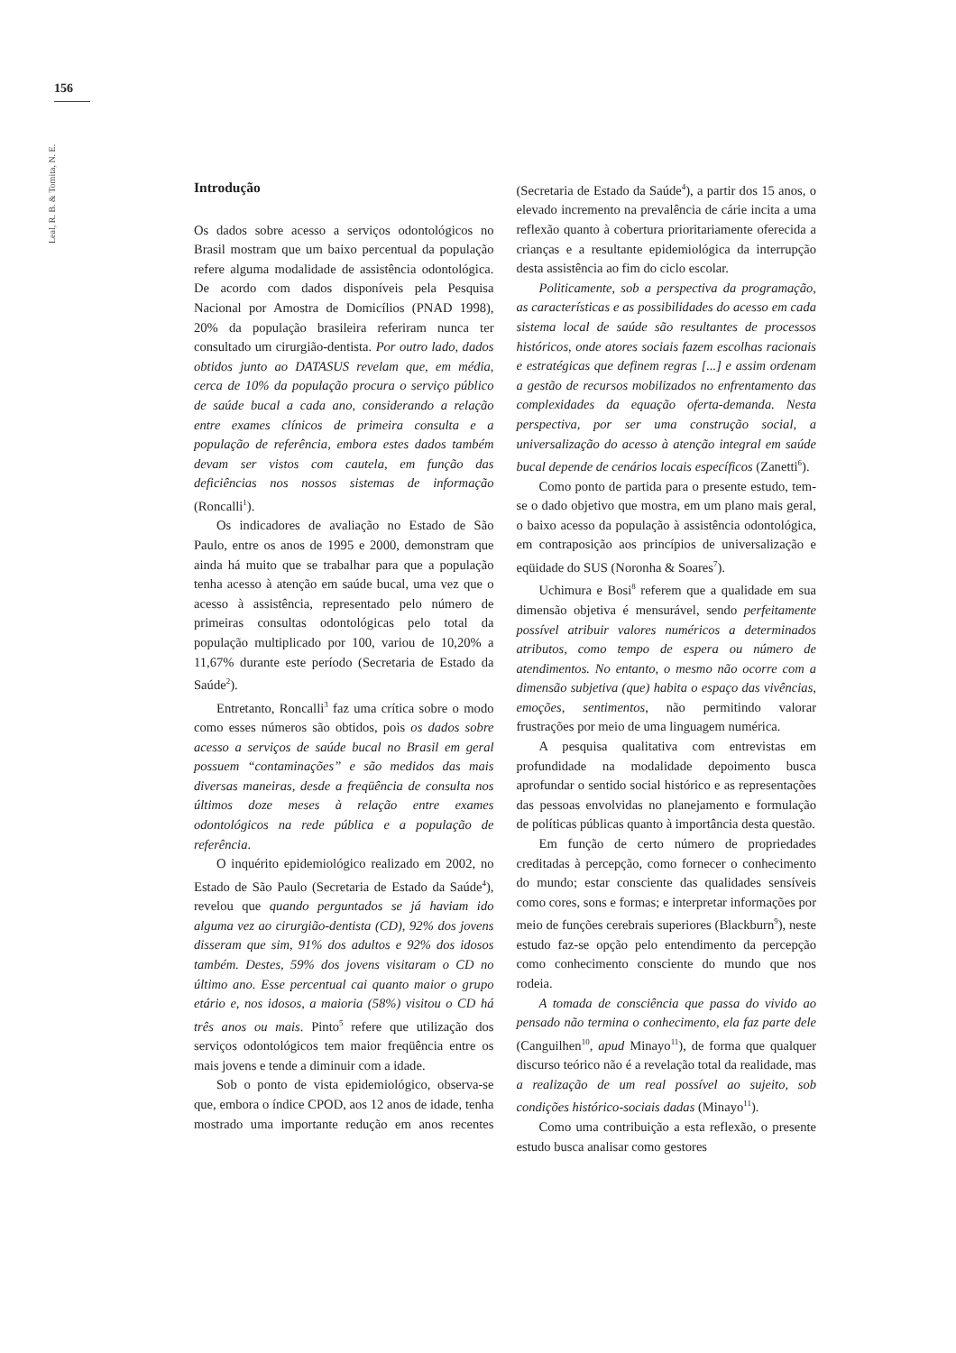156
Leal, R. B. & Tomita, N. E.
Introdução
Os dados sobre acesso a serviços odontológicos no Brasil mostram que um baixo percentual da população refere alguma modalidade de assistência odontológica. De acordo com dados disponíveis pela Pesquisa Nacional por Amostra de Domicílios (PNAD 1998), 20% da população brasileira referiram nunca ter consultado um cirurgião-dentista. Por outro lado, dados obtidos junto ao DATASUS revelam que, em média, cerca de 10% da população procura o serviço público de saúde bucal a cada ano, considerando a relação entre exames clínicos de primeira consulta e a população de referência, embora estes dados também devam ser vistos com cautela, em função das deficiências nos nossos sistemas de informação (Roncalli<sup>1</sup>).
Os indicadores de avaliação no Estado de São Paulo, entre os anos de 1995 e 2000, demonstram que ainda há muito que se trabalhar para que a população tenha acesso à atenção em saúde bucal, uma vez que o acesso à assistência, representado pelo número de primeiras consultas odontológicas pelo total da população multiplicado por 100, variou de 10,20% a 11,67% durante este período (Secretaria de Estado da Saúde<sup>2</sup>).
Entretanto, Roncalli<sup>3</sup> faz uma crítica sobre o modo como esses números são obtidos, pois os dados sobre acesso a serviços de saúde bucal no Brasil em geral possuem “contaminações” e são medidos das mais diversas maneiras, desde a freqüência de consulta nos últimos doze meses à relação entre exames odontológicos na rede pública e a população de referência.
O inquérito epidemiológico realizado em 2002, no Estado de São Paulo (Secretaria de Estado da Saúde<sup>4</sup>), revelou que quando perguntados se já haviam ido alguma vez ao cirurgião-dentista (CD), 92% dos jovens disseram que sim, 91% dos adultos e 92% dos idosos também. Destes, 59% dos jovens visitaram o CD no último ano. Esse percentual cai quanto maior o grupo etário e, nos idosos, a maioria (58%) visitou o CD há três anos ou mais. Pinto<sup>5</sup> refere que utilização dos serviços odontológicos tem maior freqüência entre os mais jovens e tende a diminuir com a idade.
Sob o ponto de vista epidemiológico, observa-se que, embora o índice CPOD, aos 12 anos de idade, tenha mostrado uma importante redução em anos recentes (Secretaria de Estado da Saúde<sup>4</sup>), a partir dos 15 anos, o elevado incremento na prevalência de cárie incita a uma reflexão quanto à cobertura prioritariamente oferecida a crianças e a resultante epidemiológica da interrupção desta assistência ao fim do ciclo escolar.
Politicamente, sob a perspectiva da programação, as características e as possibilidades do acesso em cada sistema local de saúde são resultantes de processos históricos, onde atores sociais fazem escolhas racionais e estratégicas que definem regras [...] e assim ordenam a gestão de recursos mobilizados no enfrentamento das complexidades da equação oferta-demanda. Nesta perspectiva, por ser uma construção social, a universalização do acesso à atenção integral em saúde bucal depende de cenários locais específicos (Zanetti<sup>6</sup>).
Como ponto de partida para o presente estudo, tem-se o dado objetivo que mostra, em um plano mais geral, o baixo acesso da população à assistência odontológica, em contraposição aos princípios de universalização e eqüidade do SUS (Noronha & Soares<sup>7</sup>).
Uchimura e Bosi<sup>8</sup> referem que a qualidade em sua dimensão objetiva é mensurável, sendo perfeitamente possível atribuir valores numéricos a determinados atributos, como tempo de espera ou número de atendimentos. No entanto, o mesmo não ocorre com a dimensão subjetiva (que) habita o espaço das vivências, emoções, sentimentos, não permitindo valorar frustrações por meio de uma linguagem numérica.
A pesquisa qualitativa com entrevistas em profundidade na modalidade depoimento busca aprofundar o sentido social histórico e as representações das pessoas envolvidas no planejamento e formulação de políticas públicas quanto à importância desta questão.
Em função de certo número de propriedades creditadas à percepção, como fornecer o conhecimento do mundo; estar consciente das qualidades sensíveis como cores, sons e formas; e interpretar informações por meio de funções cerebrais superiores (Blackburn<sup>9</sup>), neste estudo faz-se opção pelo entendimento da percepção como conhecimento consciente do mundo que nos rodeia.
A tomada de consciência que passa do vivido ao pensado não termina o conhecimento, ela faz parte dele (Canguilhen<sup>10</sup>, apud Minayo<sup>11</sup>), de forma que qualquer discurso teórico não é a revelação total da realidade, mas a realização de um real possível ao sujeito, sob condições histórico-sociais dadas (Minayo<sup>11</sup>).
Como uma contribuição a esta reflexão, o presente estudo busca analisar como gestores